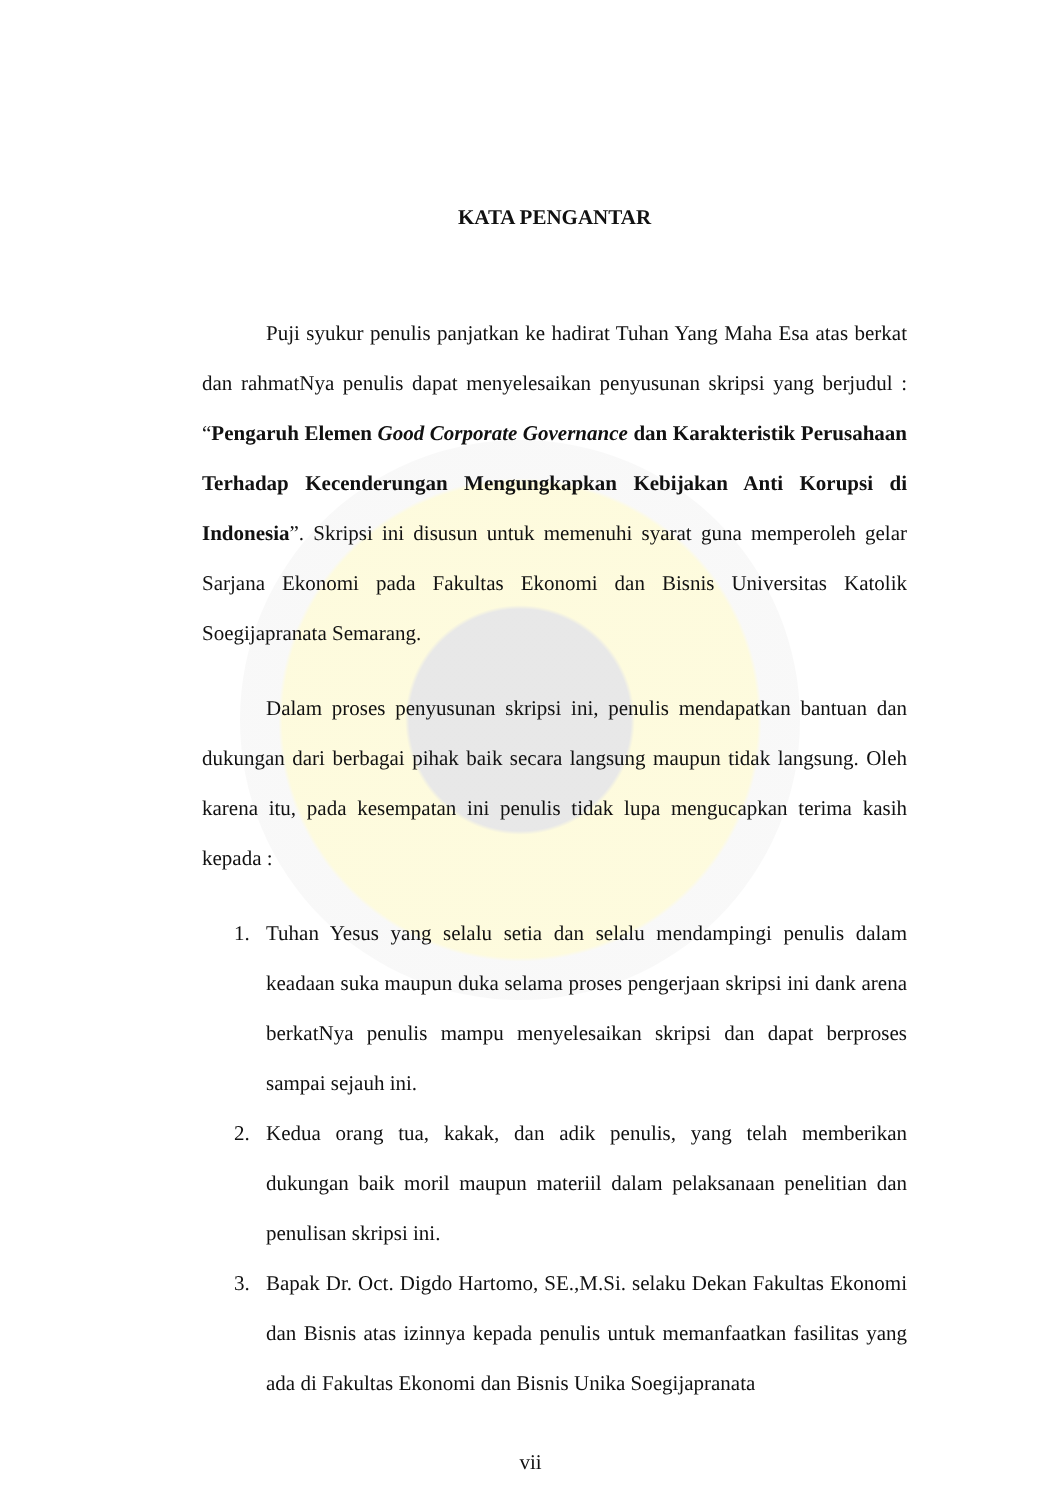KATA PENGANTAR
Puji syukur penulis panjatkan ke hadirat Tuhan Yang Maha Esa atas berkat dan rahmatNya penulis dapat menyelesaikan penyusunan skripsi yang berjudul : “Pengaruh Elemen Good Corporate Governance dan Karakteristik Perusahaan Terhadap Kecenderungan Mengungkapkan Kebijakan Anti Korupsi di Indonesia”. Skripsi ini disusun untuk memenuhi syarat guna memperoleh gelar Sarjana Ekonomi pada Fakultas Ekonomi dan Bisnis Universitas Katolik Soegijapranata Semarang.
Dalam proses penyusunan skripsi ini, penulis mendapatkan bantuan dan dukungan dari berbagai pihak baik secara langsung maupun tidak langsung. Oleh karena itu, pada kesempatan ini penulis tidak lupa mengucapkan terima kasih kepada :
1. Tuhan Yesus yang selalu setia dan selalu mendampingi penulis dalam keadaan suka maupun duka selama proses pengerjaan skripsi ini dank arena berkatNya penulis mampu menyelesaikan skripsi dan dapat berproses sampai sejauh ini.
2. Kedua orang tua, kakak, dan adik penulis, yang telah memberikan dukungan baik moril maupun materiil dalam pelaksanaan penelitian dan penulisan skripsi ini.
3. Bapak Dr. Oct. Digdo Hartomo, SE.,M.Si. selaku Dekan Fakultas Ekonomi dan Bisnis atas izinnya kepada penulis untuk memanfaatkan fasilitas yang ada di Fakultas Ekonomi dan Bisnis Unika Soegijapranata
vii